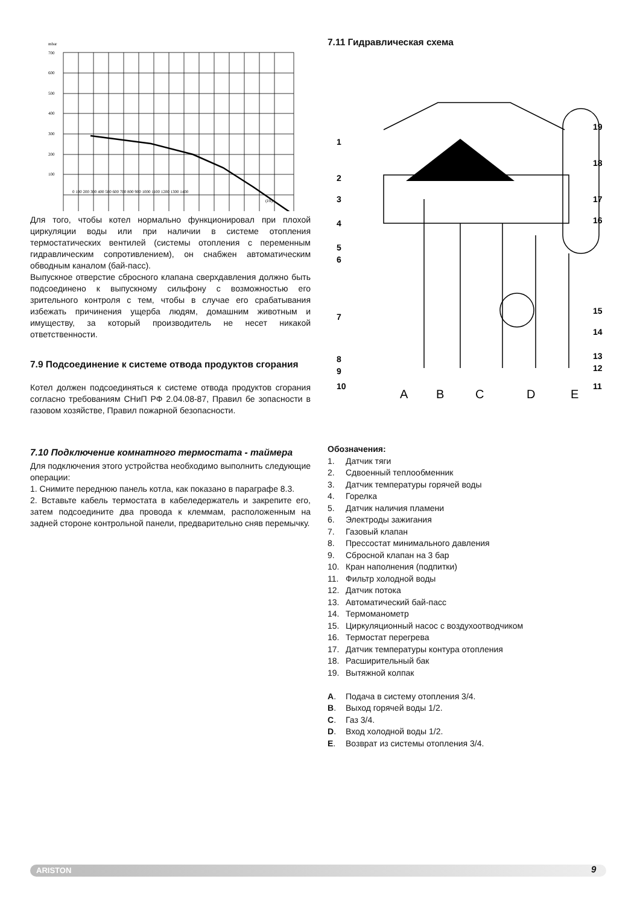mbar
700
600
500
400
300
200
100
0 100 200 300 400 500 600 700 800 900 1000 1100 1200 1300 1400
(l/h)
Для того, чтобы котел нормально функционировал при плохой циркуляции воды или при наличии в системе отопления термостатических вентилей (системы отопления с переменным гидравлическим сопротивлением), он снабжен автоматическим обводным каналом (бай-пасс).
Выпускное отверстие сбросного клапана сверхдавления должно быть подсоединено к выпускному сильфону с возможностью его зрительного контроля с тем, чтобы в случае его срабатывания избежать причинения ущерба людям, домашним животным и имуществу, за который производитель не несет никакой ответственности.
7.9 Подсоединение к системе отвода продуктов сгорания
Котел должен подсоединяться к системе отвода продуктов сгорания согласно требованиям СНиП РФ 2.04.08-87, Правил бе зопасности в газовом хозяйстве, Правил пожарной безопасности.
7.10 Подключение комнатного термостата - таймера
Для подключения этого устройства необходимо выполнить следующие операции:
1. Снимите переднюю панель котла, как показано в параграфе 8.3.
2. Вставьте кабель термостата в кабеледержатель и закрепите его, затем подсоедините два провода к клеммам, расположенным на задней стороне контрольной панели, предварительно сняв перемычку.
7.11 Гидравлическая схема
1
2
3
4
5
6
7
8
9
10
19
18
17
16
15
14
13
12
11
A
B
C
D
E
Обозначения:
1. Датчик тяги
2. Сдвоенный теплообменник
3. Датчик температуры горячей воды
4. Горелка
5. Датчик наличия пламени
6. Электроды зажигания
7. Газовый клапан
8. Прессостат минимального давления
9. Сбросной клапан на 3 бар
10. Кран наполнения (подпитки)
11. Фильтр холодной воды
12. Датчик потока
13. Автоматический бай-пасс
14. Термоманометр
15. Циркуляционный насос с воздухоотводчиком
16. Термостат перегрева
17. Датчик температуры контура отопления
18. Расширительный бак
19. Вытяжной колпак
A. Подача в систему отопления 3/4.
B. Выход горячей воды 1/2.
C. Газ 3/4.
D. Вход холодной воды 1/2.
E. Возврат из системы отопления 3/4.
ARISTON 9